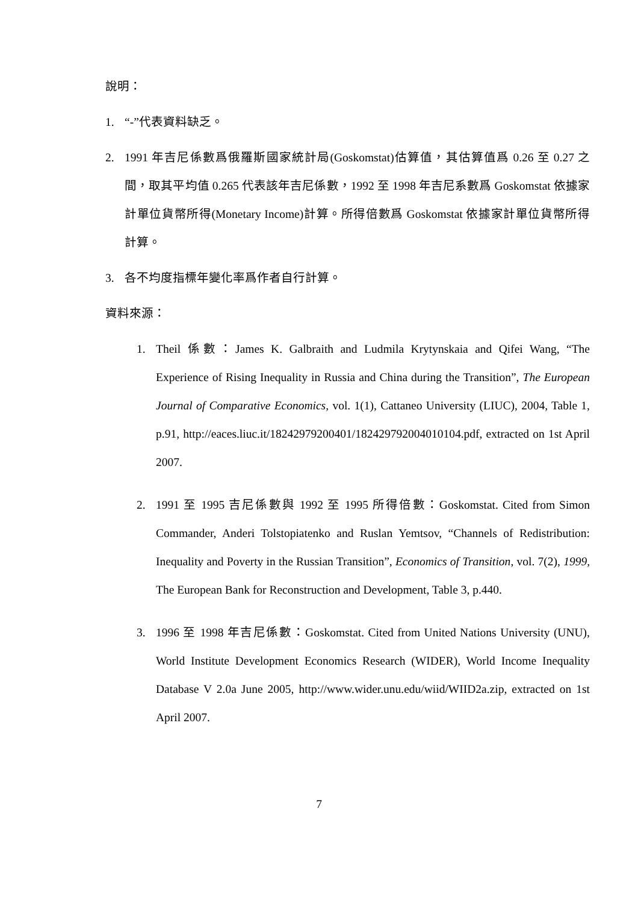說明：
1. “-”代表資料缺乏。
2. 1991 年吉尼係數爲俄羅斯國家統計局(Goskomstat)估算值，其估算值爲 0.26 至 0.27 之間，取其平均值 0.265 代表該年吉尼係數，1992 至 1998 年吉尼系數爲 Goskomstat 依據家計單位貨幣所得(Monetary Income)計算。所得倍數爲 Goskomstat 依據家計單位貨幣所得計算。
3. 各不均度指標年變化率爲作者自行計算。
資料來源：
1. Theil 係數：James K. Galbraith and Ludmila Krytynskaia and Qifei Wang, “The Experience of Rising Inequality in Russia and China during the Transition”, The European Journal of Comparative Economics, vol. 1(1), Cattaneo University (LIUC), 2004, Table 1, p.91, http://eaces.liuc.it/18242979200401/182429792004010104.pdf, extracted on 1st April 2007.
2. 1991 至 1995 吉尼係數與 1992 至 1995 所得倍數：Goskomstat. Cited from Simon Commander, Anderi Tolstopiatenko and Ruslan Yemtsov, “Channels of Redistribution: Inequality and Poverty in the Russian Transition”, Economics of Transition, vol. 7(2), 1999, The European Bank for Reconstruction and Development, Table 3, p.440.
3. 1996 至 1998 年吉尼係數：Goskomstat. Cited from United Nations University (UNU), World Institute Development Economics Research (WIDER), World Income Inequality Database V 2.0a June 2005, http://www.wider.unu.edu/wiid/WIID2a.zip, extracted on 1st April 2007.
7